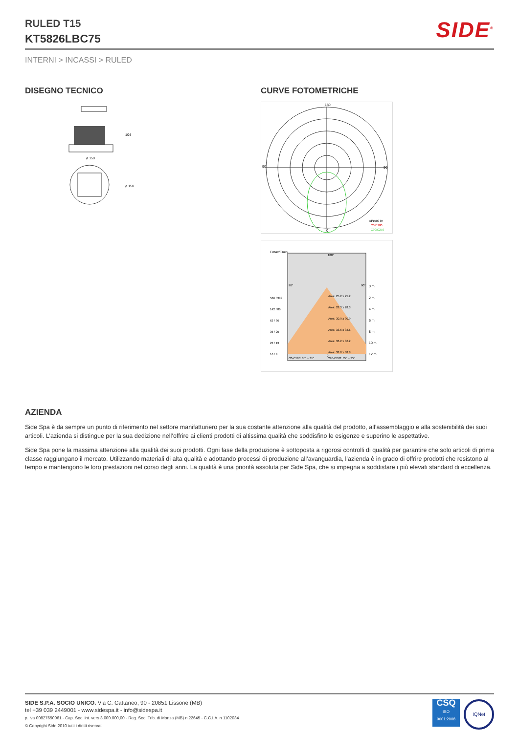RULED T15
KT5826LBC75
SIDE<sup>®</sup>
INTERNI > INCASSI > RULED
DISEGNO TECNICO
ø 150
104
ø 150
CURVE FOTOMETRICHE
180
0
90
90
cd/1000 lm
C0/C180
C90/C270
Emax/Emin
C0-C180: 35° + 35°
C90-C270: 35° + 35°
0 m
2 m
4 m
6 m
8 m
10 m
12 m
566 / 399
142 / 86
63 / 36
36 / 20
23 / 13
16 / 9
Area: 25.2 x 25.2
Area: 28.3 x 28.3
Area: 30.9 x 30.9
Area: 33.6 x 33.6
Area: 36.2 x 36.2
Area: 38.8 x 38.8
180°
90°
90°
0°
AZIENDA
Side Spa è da sempre un punto di riferimento nel settore manifatturiero per la sua costante attenzione alla qualità del prodotto, all’assemblaggio e alla sostenibilità dei suoi articoli. L’azienda si distingue per la sua dedizione nell’offrire ai clienti prodotti di altissima qualità che soddisfino le esigenze e superino le aspettative.
Side Spa pone la massima attenzione alla qualità dei suoi prodotti. Ogni fase della produzione è sottoposta a rigorosi controlli di qualità per garantire che solo articoli di prima classe raggiungano il mercato. Utilizzando materiali di alta qualità e adottando processi di produzione all’avanguardia, l’azienda è in grado di offrire prodotti che resistono al tempo e mantengono le loro prestazioni nel corso degli anni. La qualità è una priorità assoluta per Side Spa, che si impegna a soddisfare i più elevati standard di eccellenza.
SIDE S.P.A. SOCIO UNICO. Via C. Cattaneo, 90 - 20851 Lissone (MB)
tel +39 039 2449001 - www.sidespa.it - info@sidespa.it
p. iva 00827650961 - Cap. Soc. int. vers 3.000.000,00 - Reg. Soc. Trib. di Monza (MB) n.22645 - C.C.I.A. n 1102034
© Copyright Side 2010 tutti i diritti riservati
CSQ
ISO
9001:2008
IQNet